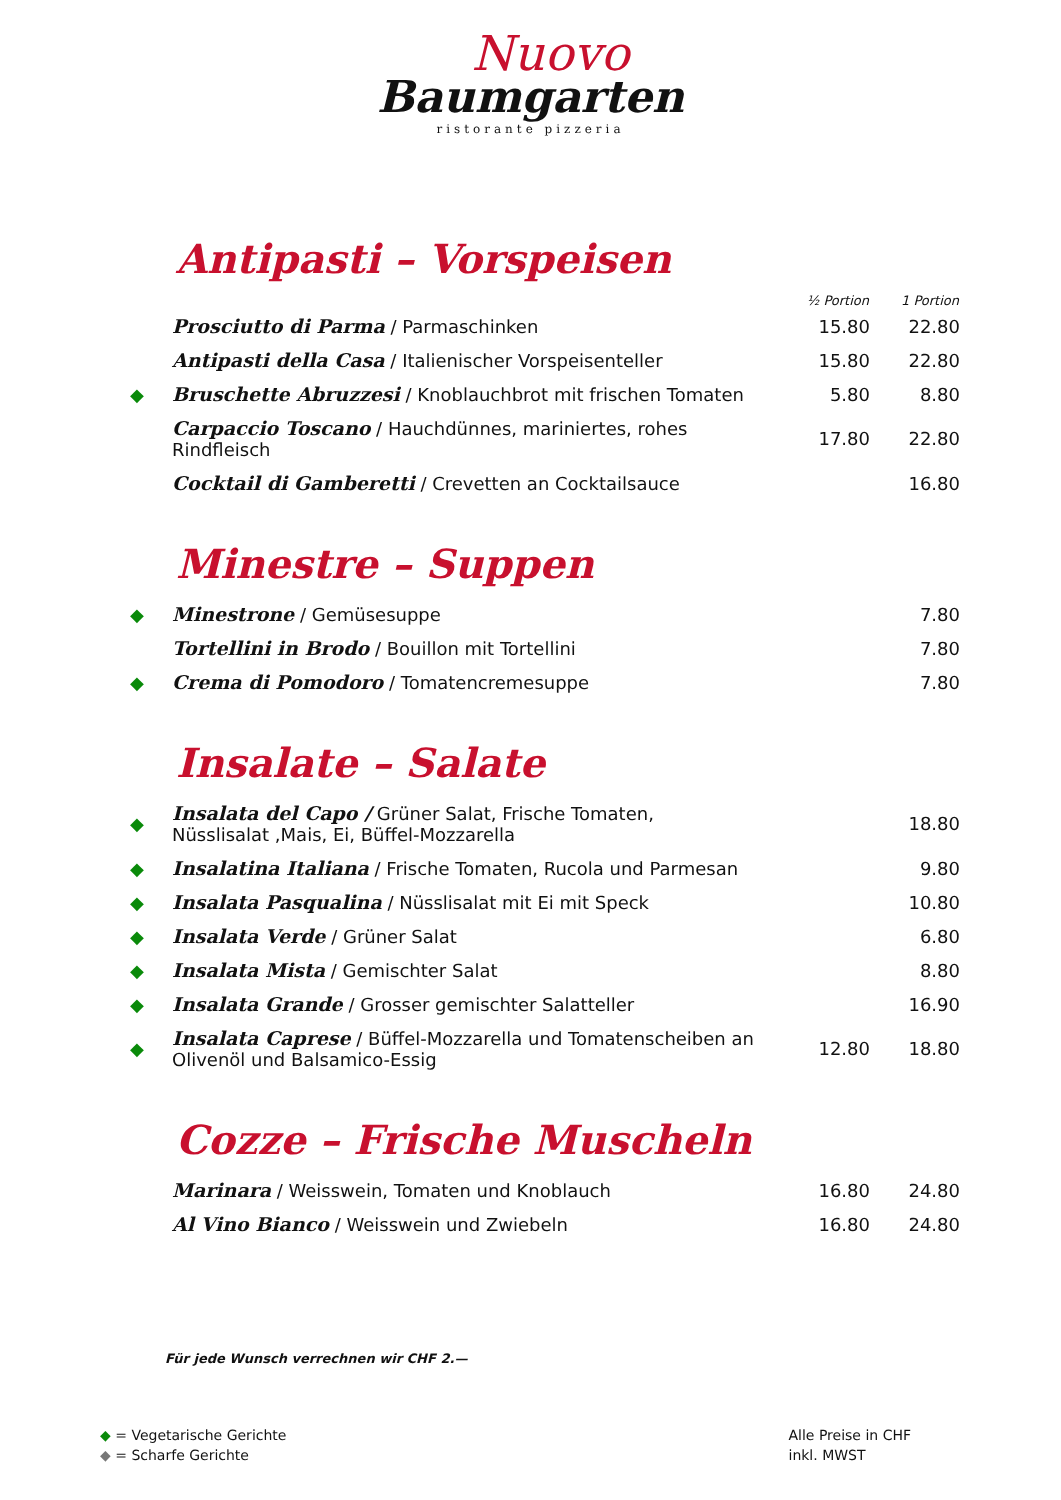Nuovo
Baumgarten
ristorante pizzeria
Antipasti – Vorspeisen
| | | ½ Portion | 1 Portion |
| --- | --- | --- | --- |
| | Prosciutto di Parma / Parmaschinken | 15.80 | 22.80 |
| | Antipasti della Casa / Italienischer Vorspeisenteller | 15.80 | 22.80 |
| ◆ | Bruschette Abruzzesi / Knoblauchbrot mit frischen Tomaten | 5.80 | 8.80 |
| | Carpaccio Toscano / Hauchdünnes, mariniertes, rohes Rindfleisch | 17.80 | 22.80 |
| | Cocktail di Gamberetti / Crevetten an Cocktailsauce | | 16.80 |
Minestre – Suppen
| ◆ | Minestrone / Gemüsesuppe | | 7.80 |
| | Tortellini in Brodo / Bouillon mit Tortellini | | 7.80 |
| ◆ | Crema di Pomodoro / Tomatencremesuppe | | 7.80 |
Insalate – Salate
| ◆ | Insalata del Capo / Grüner Salat, Frische Tomaten, Nüsslisalat ,Mais, Ei, Büffel-Mozzarella | | 18.80 |
| ◆ | Insalatina Italiana / Frische Tomaten, Rucola und Parmesan | | 9.80 |
| ◆ | Insalata Pasqualina / Nüsslisalat mit Ei mit Speck | | 10.80 |
| ◆ | Insalata Verde / Grüner Salat | | 6.80 |
| ◆ | Insalata Mista / Gemischter Salat | | 8.80 |
| ◆ | Insalata Grande / Grosser gemischter Salatteller | | 16.90 |
| ◆ | Insalata Caprese / Büffel-Mozzarella und Tomatenscheiben an Olivenöl und Balsamico-Essig | 12.80 | 18.80 |
Cozze – Frische Muscheln
| | Marinara / Weisswein, Tomaten und Knoblauch | 16.80 | 24.80 |
| | Al Vino Bianco / Weisswein und Zwiebeln | 16.80 | 24.80 |
Für jede Wunsch verrechnen wir CHF 2.—
◆ = Vegetarische Gerichte
◆ = Scharfe Gerichte
Alle Preise in CHF
inkl. MWST